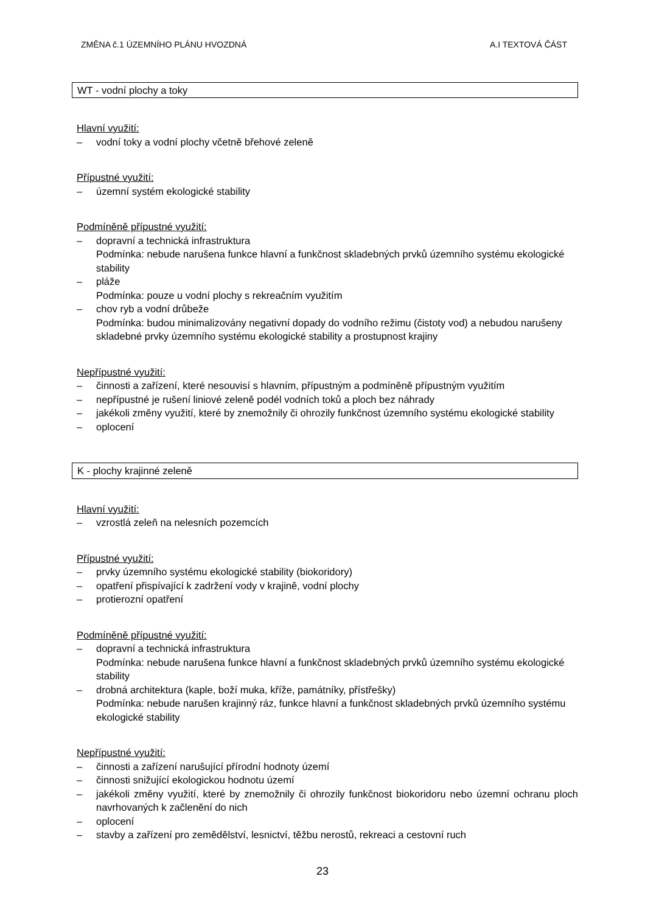ZMĚNA č.1 ÚZEMNÍHO PLÁNU HVOZDNÁ A.I TEXTOVÁ ČÁST
WT - vodní plochy a toky
Hlavní využití:
– vodní toky a vodní plochy včetně břehové zeleně
Přípustné využití:
– územní systém ekologické stability
Podmíněně přípustné využití:
– dopravní a technická infrastruktura
Podmínka: nebude narušena funkce hlavní a funkčnost skladebných prvků územního systému ekologické stability
– pláže
Podmínka: pouze u vodní plochy s rekreačním využitím
– chov ryb a vodní drůbeže
Podmínka: budou minimalizovány negativní dopady do vodního režimu (čistoty vod) a nebudou narušeny skladebné prvky územního systému ekologické stability a prostupnost krajiny
Nepřípustné využití:
– činnosti a zařízení, které nesouvisí s hlavním, přípustným a podmíněně přípustným využitím
– nepřípustné je rušení liniové zeleně podél vodních toků a ploch bez náhrady
– jakékoli změny využití, které by znemožnily či ohrozily funkčnost územního systému ekologické stability
– oplocení
K - plochy krajinné zeleně
Hlavní využití:
– vzrostlá zeleň na nelesních pozemcích
Přípustné využití:
– prvky územního systému ekologické stability (biokoridory)
– opatření přispívající k zadržení vody v krajině, vodní plochy
– protierozní opatření
Podmíněně přípustné využití:
– dopravní a technická infrastruktura
Podmínka: nebude narušena funkce hlavní a funkčnost skladebných prvků územního systému ekologické stability
– drobná architektura (kaple, boží muka, kříže, památníky, přístřešky)
Podmínka: nebude narušen krajinný ráz, funkce hlavní a funkčnost skladebných prvků územního systému ekologické stability
Nepřípustné využití:
– činnosti a zařízení narušující přírodní hodnoty území
– činnosti snižující ekologickou hodnotu území
– jakékoli změny využití, které by znemožnily či ohrozily funkčnost biokoridoru nebo územní ochranu ploch navrhovaných k začlenění do nich
– oplocení
– stavby a zařízení pro zemědělství, lesnictví, těžbu nerostů, rekreaci a cestovní ruch
23